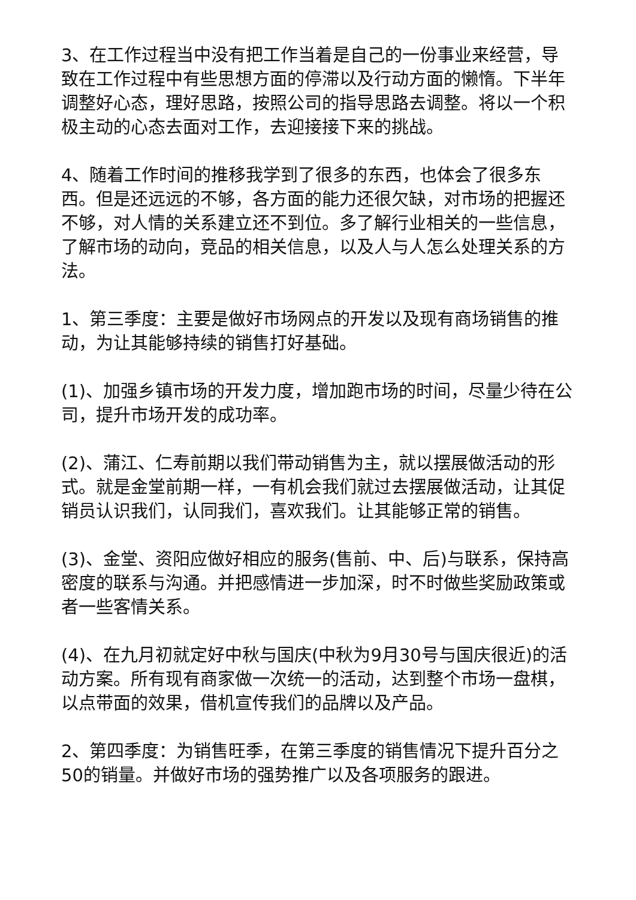3、在工作过程当中没有把工作当着是自己的一份事业来经营，导致在工作过程中有些思想方面的停滞以及行动方面的懒惰。下半年调整好心态，理好思路，按照公司的指导思路去调整。将以一个积极主动的心态去面对工作，去迎接接下来的挑战。
4、随着工作时间的推移我学到了很多的东西，也体会了很多东西。但是还远远的不够，各方面的能力还很欠缺，对市场的把握还不够，对人情的关系建立还不到位。多了解行业相关的一些信息，了解市场的动向，竞品的相关信息，以及人与人怎么处理关系的方法。
1、第三季度：主要是做好市场网点的开发以及现有商场销售的推动，为让其能够持续的销售打好基础。
(1)、加强乡镇市场的开发力度，增加跑市场的时间，尽量少待在公司，提升市场开发的成功率。
(2)、蒲江、仁寿前期以我们带动销售为主，就以摆展做活动的形式。就是金堂前期一样，一有机会我们就过去摆展做活动，让其促销员认识我们，认同我们，喜欢我们。让其能够正常的销售。
(3)、金堂、资阳应做好相应的服务(售前、中、后)与联系，保持高密度的联系与沟通。并把感情进一步加深，时不时做些奖励政策或者一些客情关系。
(4)、在九月初就定好中秋与国庆(中秋为9月30号与国庆很近)的活动方案。所有现有商家做一次统一的活动，达到整个市场一盘棋，以点带面的效果，借机宣传我们的品牌以及产品。
2、第四季度：为销售旺季，在第三季度的销售情况下提升百分之50的销量。并做好市场的强势推广以及各项服务的跟进。